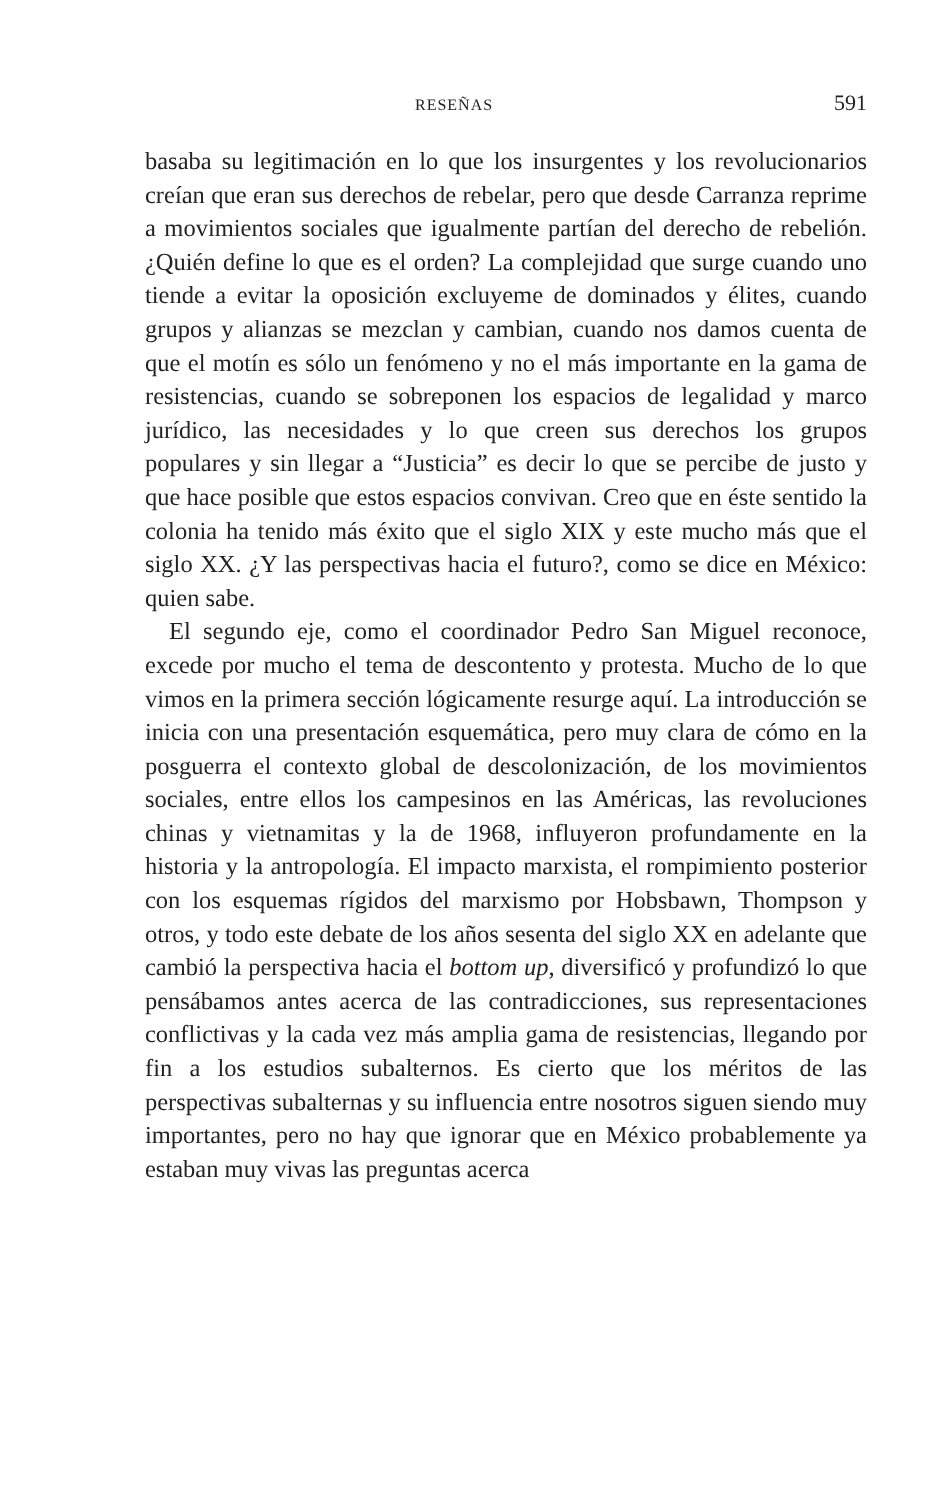RESEÑAS 591
basaba su legitimación en lo que los insurgentes y los revolucionarios creían que eran sus derechos de rebelar, pero que desde Carranza reprime a movimientos sociales que igualmente partían del derecho de rebelión. ¿Quién define lo que es el orden? La complejidad que surge cuando uno tiende a evitar la oposición excluyeme de dominados y élites, cuando grupos y alianzas se mezclan y cambian, cuando nos damos cuenta de que el motín es sólo un fenómeno y no el más importante en la gama de resistencias, cuando se sobreponen los espacios de legalidad y marco jurídico, las necesidades y lo que creen sus derechos los grupos populares y sin llegar a “Justicia” es decir lo que se percibe de justo y que hace posible que estos espacios convivan. Creo que en éste sentido la colonia ha tenido más éxito que el siglo XIX y este mucho más que el siglo XX. ¿Y las perspectivas hacia el futuro?, como se dice en México: quien sabe.
El segundo eje, como el coordinador Pedro San Miguel reconoce, excede por mucho el tema de descontento y protesta. Mucho de lo que vimos en la primera sección lógicamente resurge aquí. La introducción se inicia con una presentación esquemática, pero muy clara de cómo en la posguerra el contexto global de descolonización, de los movimientos sociales, entre ellos los campesinos en las Américas, las revoluciones chinas y vietnamitas y la de 1968, influyeron profundamente en la historia y la antropología. El impacto marxista, el rompimiento posterior con los esquemas rígidos del marxismo por Hobsbawn, Thompson y otros, y todo este debate de los años sesenta del siglo XX en adelante que cambió la perspectiva hacia el bottom up, diversificó y profundizó lo que pensábamos antes acerca de las contradicciones, sus representaciones conflictivas y la cada vez más amplia gama de resistencias, llegando por fin a los estudios subalternos. Es cierto que los méritos de las perspectivas subalternas y su influencia entre nosotros siguen siendo muy importantes, pero no hay que ignorar que en México probablemente ya estaban muy vivas las preguntas acerca